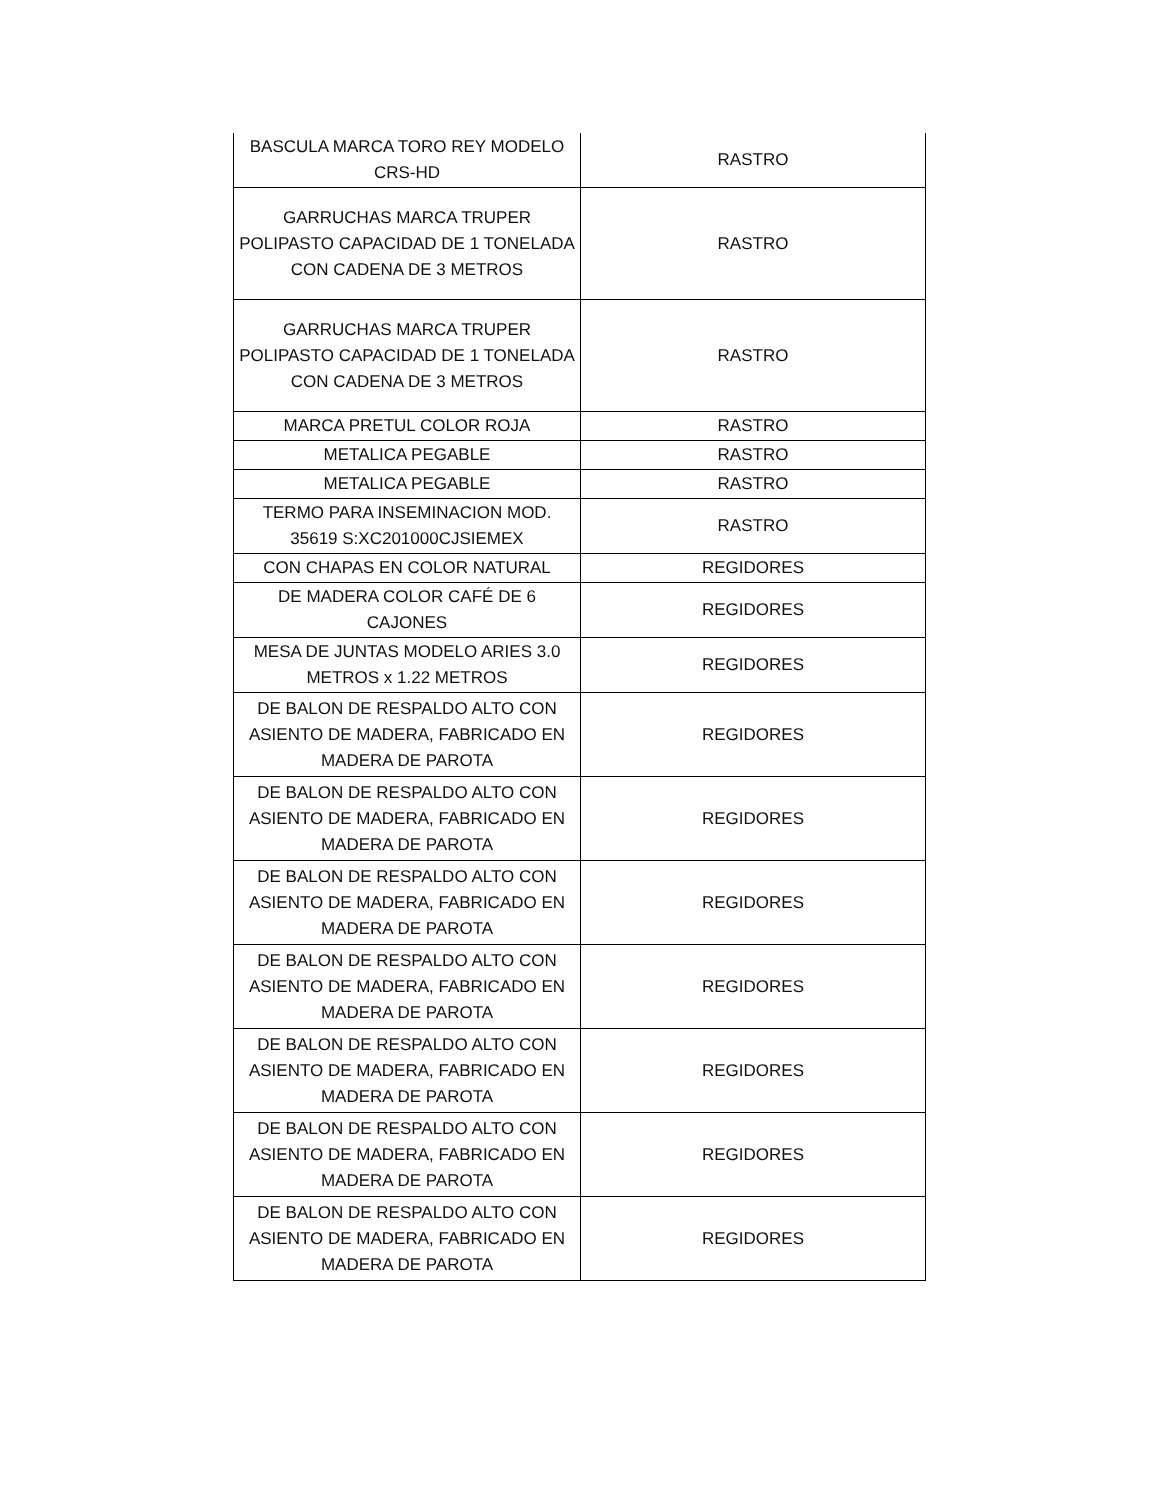| BASCULA MARCA TORO REY MODELO CRS-HD | RASTRO |
| GARRUCHAS MARCA TRUPER POLIPASTO CAPACIDAD DE 1 TONELADA CON CADENA DE 3 METROS | RASTRO |
| GARRUCHAS MARCA TRUPER POLIPASTO CAPACIDAD DE 1 TONELADA CON CADENA DE 3 METROS | RASTRO |
| MARCA PRETUL COLOR ROJA | RASTRO |
| METALICA PEGABLE | RASTRO |
| METALICA PEGABLE | RASTRO |
| TERMO PARA INSEMINACION MOD. 35619 S:XC201000CJSIEMEX | RASTRO |
| CON CHAPAS EN COLOR NATURAL | REGIDORES |
| DE MADERA COLOR CAFÉ DE 6 CAJONES | REGIDORES |
| MESA DE JUNTAS MODELO ARIES 3.0 METROS x 1.22 METROS | REGIDORES |
| DE BALON DE RESPALDO ALTO CON ASIENTO DE MADERA, FABRICADO EN MADERA DE PAROTA | REGIDORES |
| DE BALON DE RESPALDO ALTO CON ASIENTO DE MADERA, FABRICADO EN MADERA DE PAROTA | REGIDORES |
| DE BALON DE RESPALDO ALTO CON ASIENTO DE MADERA, FABRICADO EN MADERA DE PAROTA | REGIDORES |
| DE BALON DE RESPALDO ALTO CON ASIENTO DE MADERA, FABRICADO EN MADERA DE PAROTA | REGIDORES |
| DE BALON DE RESPALDO ALTO CON ASIENTO DE MADERA, FABRICADO EN MADERA DE PAROTA | REGIDORES |
| DE BALON DE RESPALDO ALTO CON ASIENTO DE MADERA, FABRICADO EN MADERA DE PAROTA | REGIDORES |
| DE BALON DE RESPALDO ALTO CON ASIENTO DE MADERA, FABRICADO EN MADERA DE PAROTA | REGIDORES |